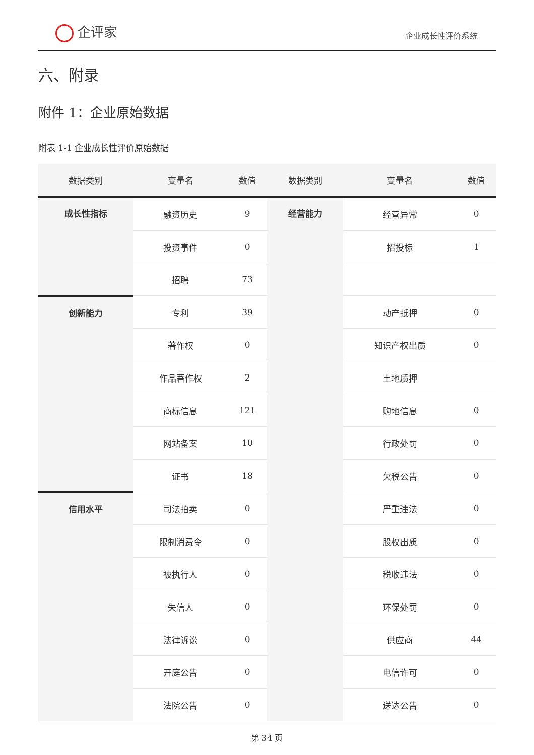企评家
企业成长性评价系统
六、附录
附件 1：企业原始数据
附表 1-1 企业成长性评价原始数据
| 数据类别 | 变量名 | 数值 | 数据类别 | 变量名 | 数值 |
| --- | --- | --- | --- | --- | --- |
| 成长性指标 | 融资历史 | 9 | 经营能力 | 经营异常 | 0 |
| | 投资事件 | 0 | | 招投标 | 1 |
| | 招聘 | 73 | | | |
| 创新能力 | 专利 | 39 | | 动产抵押 | 0 |
| | 著作权 | 0 | | 知识产权出质 | 0 |
| | 作品著作权 | 2 | | 土地质押 | |
| | 商标信息 | 121 | | 购地信息 | 0 |
| | 网站备案 | 10 | | 行政处罚 | 0 |
| | 证书 | 18 | | 欠税公告 | 0 |
| 信用水平 | 司法拍卖 | 0 | | 严重违法 | 0 |
| | 限制消费令 | 0 | | 股权出质 | 0 |
| | 被执行人 | 0 | | 税收违法 | 0 |
| | 失信人 | 0 | | 环保处罚 | 0 |
| | 法律诉讼 | 0 | | 供应商 | 44 |
| | 开庭公告 | 0 | | 电信许可 | 0 |
| | 法院公告 | 0 | | 送达公告 | 0 |
第 34 页